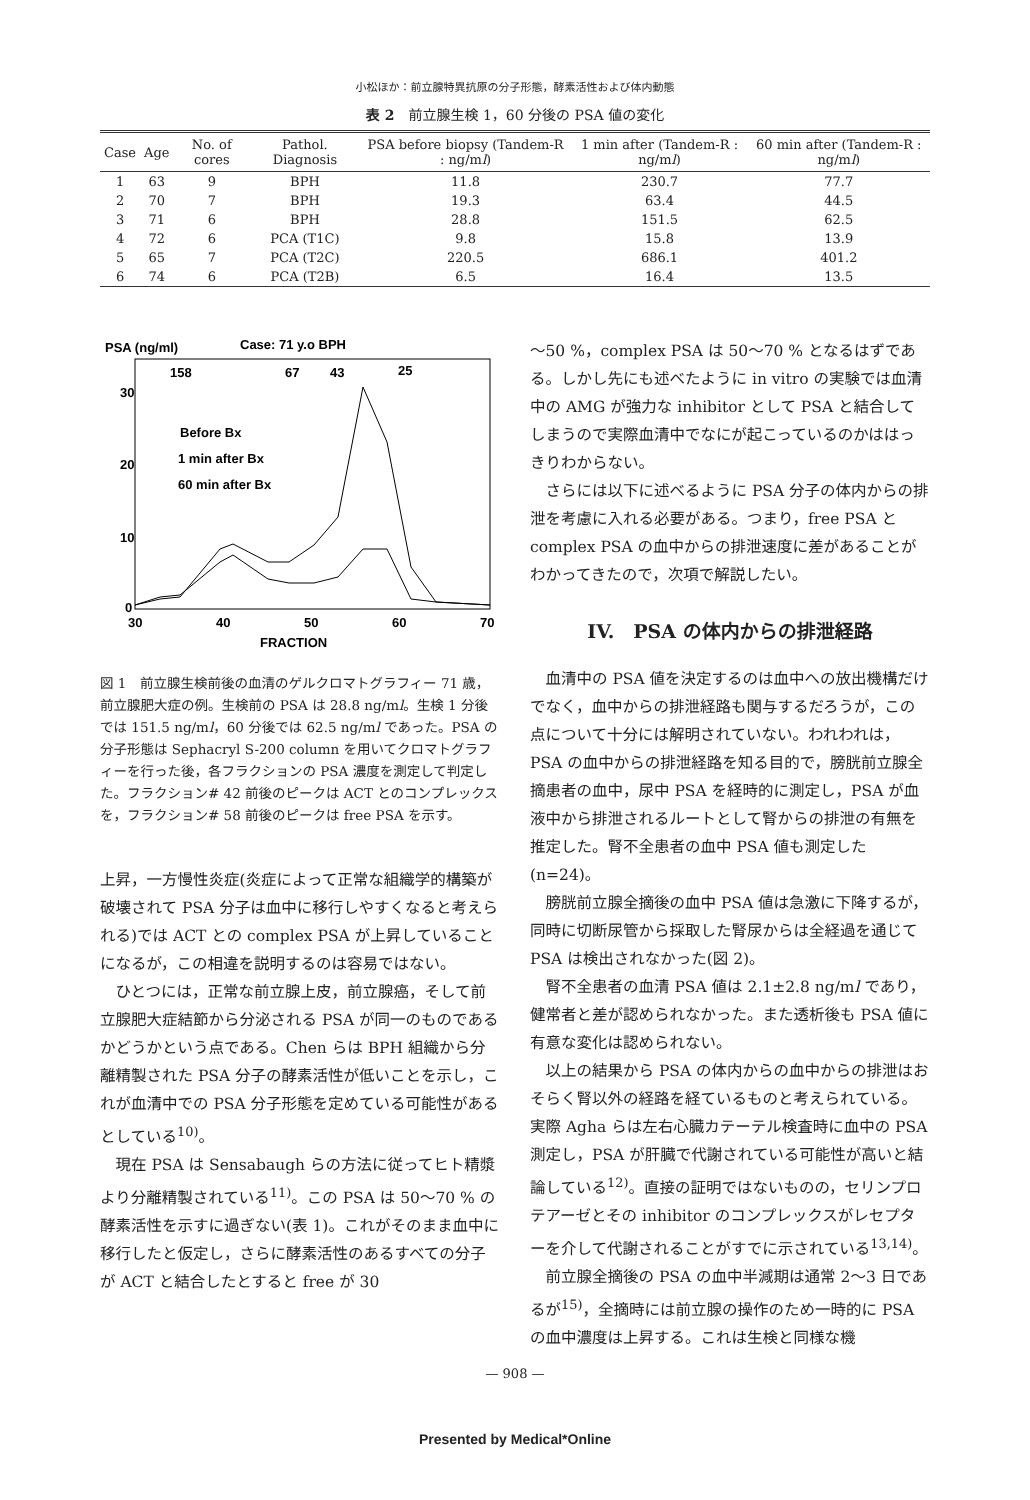小松ほか：前立腺特異抗原の分子形態，酵素活性および体内動態
表 2　前立腺生検 1，60 分後の PSA 値の変化
| Case | Age | No. of cores | Pathol. Diagnosis | PSA before biopsy (Tandem-R : ng/m l ) | 1 min after (Tandem-R : ng/m l ) | 60 min after (Tandem-R : ng/m l ) |
| --- | --- | --- | --- | --- | --- | --- |
| 1 | 63 | 9 | BPH | 11.8 | 230.7 | 77.7 |
| 2 | 70 | 7 | BPH | 19.3 | 63.4 | 44.5 |
| 3 | 71 | 6 | BPH | 28.8 | 151.5 | 62.5 |
| 4 | 72 | 6 | PCA (T1C) | 9.8 | 15.8 | 13.9 |
| 5 | 65 | 7 | PCA (T2C) | 220.5 | 686.1 | 401.2 |
| 6 | 74 | 6 | PCA (T2B) | 6.5 | 16.4 | 13.5 |
PSA (ng/ml)
Case: 71 y.o BPH
30
20
10
0
30
40
50
60
70
FRACTION
158
67
43
25
Before Bx
1 min after Bx
60 min after Bx
図 1　前立腺生検前後の血清のゲルクロマトグラフィー 71 歳，前立腺肥大症の例。生検前の PSA は 28.8 ng/ml。生検 1 分後では 151.5 ng/ml，60 分後では 62.5 ng/ml であった。PSA の分子形態は Sephacryl S-200 column を用いてクロマトグラフィーを行った後，各フラクションの PSA 濃度を測定して判定した。フラクション# 42 前後のピークは ACT とのコンプレックスを，フラクション# 58 前後のピークは free PSA を示す。
上昇，一方慢性炎症(炎症によって正常な組織学的構築が破壊されて PSA 分子は血中に移行しやすくなると考えられる)では ACT との complex PSA が上昇していることになるが，この相違を説明するのは容易ではない。
ひとつには，正常な前立腺上皮，前立腺癌，そして前立腺肥大症結節から分泌される PSA が同一のものであるかどうかという点である。Chen らは BPH 組織から分離精製された PSA 分子の酵素活性が低いことを示し，これが血清中での PSA 分子形態を定めている可能性があるとしている<sup>10)</sup>。
現在 PSA は Sensabaugh らの方法に従ってヒト精漿より分離精製されている<sup>11)</sup>。この PSA は 50〜70 % の酵素活性を示すに過ぎない(表 1)。これがそのまま血中に移行したと仮定し，さらに酵素活性のあるすべての分子が ACT と結合したとすると free が 30
〜50 %，complex PSA は 50〜70 % となるはずである。しかし先にも述べたように in vitro の実験では血清中の AMG が強力な inhibitor として PSA と結合してしまうので実際血清中でなにが起こっているのかははっきりわからない。
さらには以下に述べるように PSA 分子の体内からの排泄を考慮に入れる必要がある。つまり，free PSA と complex PSA の血中からの排泄速度に差があることがわかってきたので，次項で解説したい。
IV.　PSA の体内からの排泄経路
血清中の PSA 値を決定するのは血中への放出機構だけでなく，血中からの排泄経路も関与するだろうが，この点について十分には解明されていない。われわれは，PSA の血中からの排泄経路を知る目的で，膀胱前立腺全摘患者の血中，尿中 PSA を経時的に測定し，PSA が血液中から排泄されるルートとして腎からの排泄の有無を推定した。腎不全患者の血中 PSA 値も測定した(n=24)。
膀胱前立腺全摘後の血中 PSA 値は急激に下降するが，同時に切断尿管から採取した腎尿からは全経過を通じて PSA は検出されなかった(図 2)。
腎不全患者の血清 PSA 値は 2.1±2.8 ng/ml であり，健常者と差が認められなかった。また透析後も PSA 値に有意な変化は認められない。
以上の結果から PSA の体内からの血中からの排泄はおそらく腎以外の経路を経ているものと考えられている。実際 Agha らは左右心臓カテーテル検査時に血中の PSA 測定し，PSA が肝臓で代謝されている可能性が高いと結論している<sup>12)</sup>。直接の証明ではないものの，セリンプロテアーゼとその inhibitor のコンプレックスがレセプターを介して代謝されることがすでに示されている<sup>13,14)</sup>。
前立腺全摘後の PSA の血中半減期は通常 2〜3 日であるが<sup>15)</sup>，全摘時には前立腺の操作のため一時的に PSA の血中濃度は上昇する。これは生検と同様な機
— 908 —
Presented by Medical*Online